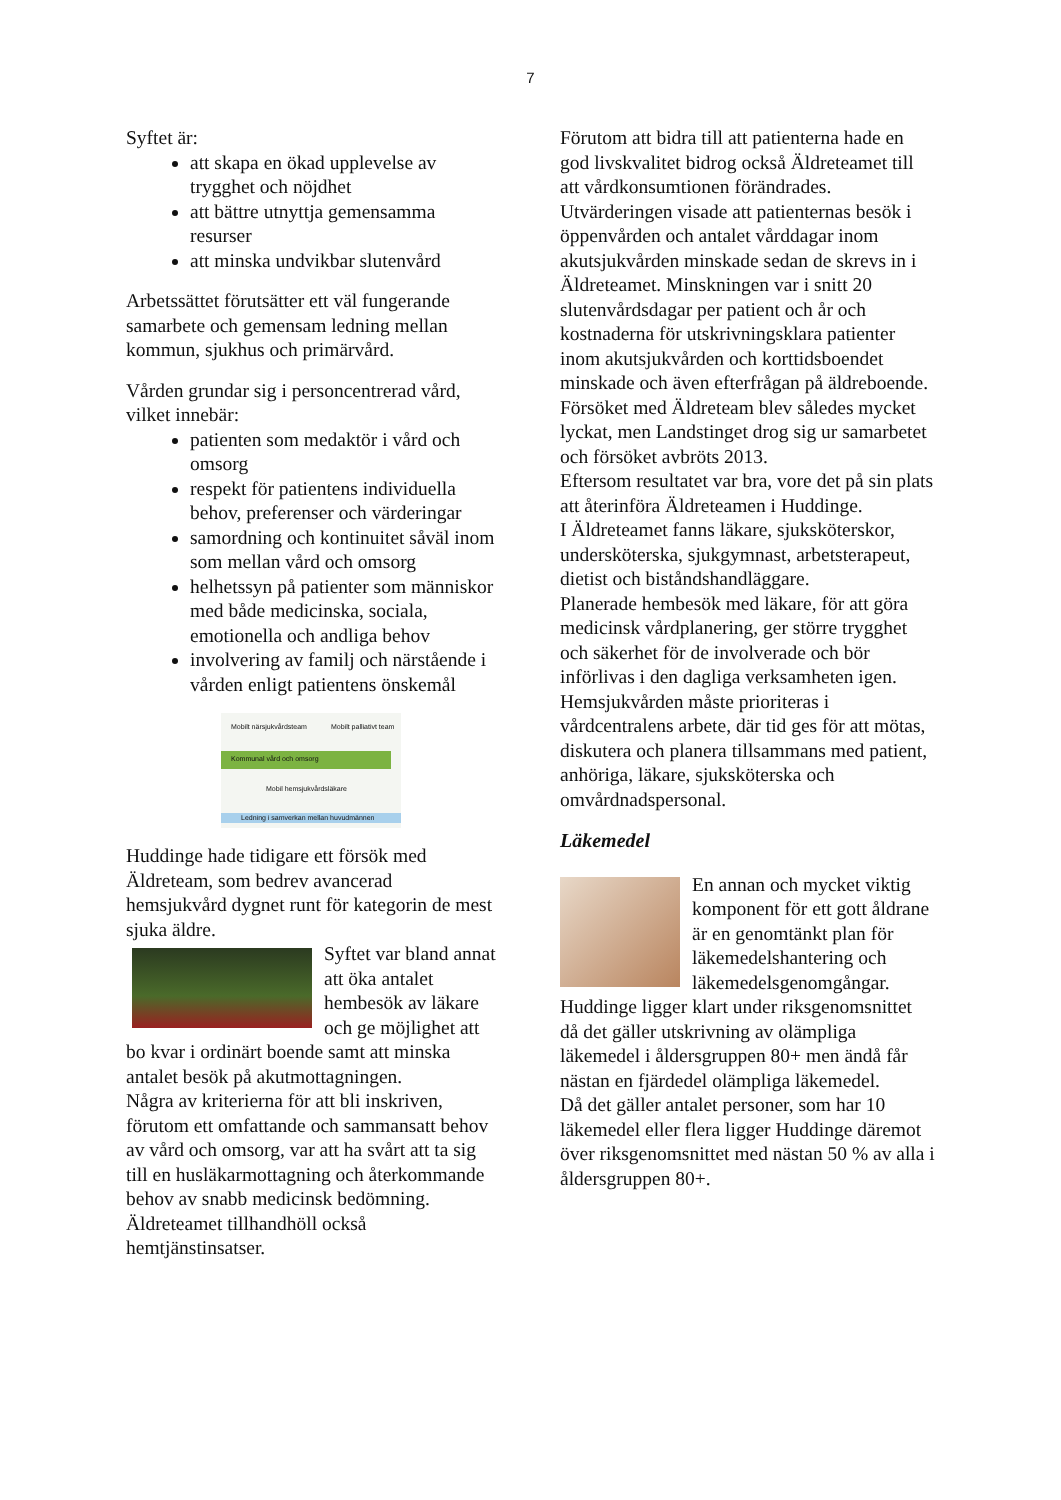7
Syftet är:
att skapa en ökad upplevelse av trygghet och nöjdhet
att bättre utnyttja gemensamma resurser
att minska undvikbar slutenvård
Arbetssättet förutsätter ett väl fungerande samarbete och gemensam ledning mellan kommun, sjukhus och primärvård.
Vården grundar sig i personcentrerad vård, vilket innebär:
patienten som medaktör i vård och omsorg
respekt för patientens individuella behov, preferenser och värderingar
samordning och kontinuitet såväl inom som mellan vård och omsorg
helhetssyn på patienter som människor med både medicinska, sociala, emotionella och andliga behov
involvering av familj och närstående i vården enligt patientens önskemål
Mobilt närsjukvårdsteam Mobilt palliativt team
Kommunal vård och omsorg
Mobil hemsjukvårdsläkare
Ledning i samverkan mellan huvudmännen
Huddinge hade tidigare ett försök med Äldreteam, som bedrev avancerad hemsjukvård dygnet runt för kategorin de mest sjuka äldre.
Syftet var bland annat att öka antalet hembesök av läkare och ge möjlighet att bo kvar i ordinärt boende samt att minska antalet besök på akutmottagningen.
Några av kriterierna för att bli inskriven, förutom ett omfattande och sammansatt behov av vård och omsorg, var att ha svårt att ta sig till en husläkarmottagning och återkommande behov av snabb medicinsk bedömning.
Äldreteamet tillhandhöll också hemtjänstinsatser.
Förutom att bidra till att patienterna hade en god livskvalitet bidrog också Äldreteamet till att vårdkonsumtionen förändrades.
Utvärderingen visade att patienternas besök i öppenvården och antalet vårddagar inom akutsjukvården minskade sedan de skrevs in i Äldreteamet. Minskningen var i snitt 20 slutenvårdsdagar per patient och år och kostnaderna för utskrivningsklara patienter inom akutsjukvården och korttidsboendet minskade och även efterfrågan på äldreboende.
Försöket med Äldreteam blev således mycket lyckat, men Landstinget drog sig ur samarbetet och försöket avbröts 2013.
Eftersom resultatet var bra, vore det på sin plats att återinföra Äldreteamen i Huddinge.
I Äldreteamet fanns läkare, sjuksköterskor, undersköterska, sjukgymnast, arbetsterapeut, dietist och biståndshandläggare.
Planerade hembesök med läkare, för att göra medicinsk vårdplanering, ger större trygghet och säkerhet för de involverade och bör införlivas i den dagliga verksamheten igen.
Hemsjukvården måste prioriteras i vårdcentralens arbete, där tid ges för att mötas, diskutera och planera tillsammans med patient, anhöriga, läkare, sjuksköterska och omvårdnadspersonal.
Läkemedel
En annan och mycket viktig komponent för ett gott åldrane är en genomtänkt plan för läkemedelshantering och läkemedelsgenomgångar.
Huddinge ligger klart under riksgenomsnittet då det gäller utskrivning av olämpliga läkemedel i åldersgruppen 80+ men ändå får nästan en fjärdedel olämpliga läkemedel.
Då det gäller antalet personer, som har 10 läkemedel eller flera ligger Huddinge däremot över riksgenomsnittet med nästan 50 % av alla i åldersgruppen 80+.